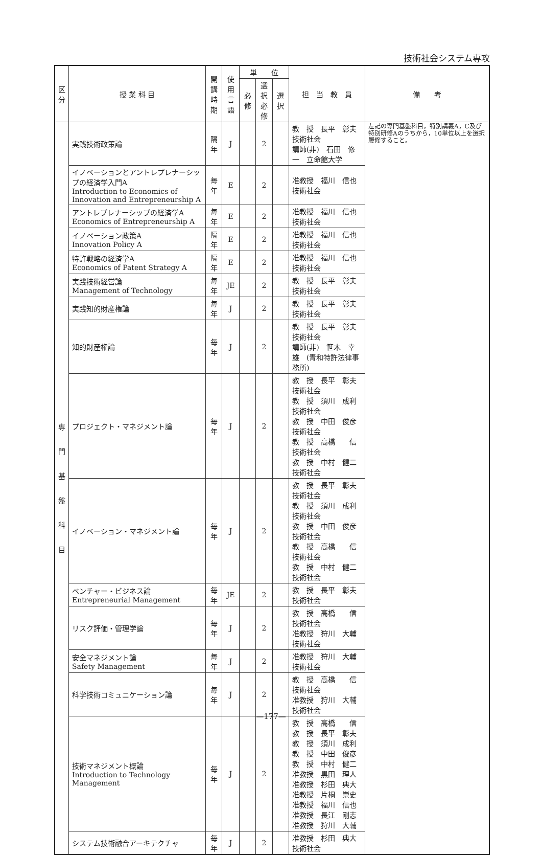技術社会システム専攻
| 区 分 | 授 業 科 目 | 開講 時期 | 使用 言語 | 単 位 | | | 担 当 教 員 | 備 考 |
| --- | --- | --- | --- | --- | --- | --- | --- | --- |
| | | | | 必修 | 選択 必修 | 選択 | | |
| 専 門 基 盤 科 目 | 実践技術政策論 | 隔年 | J | | 2 | | 教 授 長平 彰夫 技術社会 講師(非) 石田 修一 立命館大学 | 左記の専門基盤科目，特別講義A，C及び特別研修Aのうちから，10単位以上を選択履修すること。 |
| | イノベーションとアントレプレナーシップの経済学入門A Introduction to Economics of Innovation and Entrepreneurship A | 毎年 | E | | 2 | | 准教授 福川 信也 技術社会 | |
| | アントレプレナーシップの経済学A Economics of Entrepreneurship A | 毎年 | E | | 2 | | 准教授 福川 信也 技術社会 | |
| | イノベーション政策A Innovation Policy A | 隔年 | E | | 2 | | 准教授 福川 信也 技術社会 | |
| | 特許戦略の経済学A Economics of Patent Strategy A | 隔年 | E | | 2 | | 准教授 福川 信也 技術社会 | |
| | 実践技術経営論 Management of Technology | 毎年 | JE | | 2 | | 教 授 長平 彰夫 技術社会 | |
| | 実践知的財産権論 | 毎年 | J | | 2 | | 教 授 長平 彰夫 技術社会 | |
| | 知的財産権論 | 毎年 | J | | 2 | | 教 授 長平 彰夫 技術社会 講師(非) 笹木 幸雄 (青和特許法律事務所) | |
| | プロジェクト・マネジメント論 | 毎年 | J | | 2 | | 教 授 長平 彰夫 技術社会 教 授 須川 成利 技術社会 教 授 中田 俊彦 技術社会 教 授 高橋 信 技術社会 教 授 中村 健二 技術社会 | |
| | イノベーション・マネジメント論 | 毎年 | J | | 2 | | 教 授 長平 彰夫 技術社会 教 授 須川 成利 技術社会 教 授 中田 俊彦 技術社会 教 授 高橋 信 技術社会 教 授 中村 健二 技術社会 | |
| | ベンチャー・ビジネス論 Entrepreneurial Management | 毎年 | JE | | 2 | | 教 授 長平 彰夫 技術社会 | |
| | リスク評価・管理学論 | 毎年 | J | | 2 | | 教 授 高橋 信 技術社会 准教授 狩川 大輔 技術社会 | |
| | 安全マネジメント論 Safety Management | 毎年 | J | | 2 | | 准教授 狩川 大輔 技術社会 | |
| | 科学技術コミュニケーション論 | 毎年 | J | | 2 | | 教 授 高橋 信 技術社会 准教授 狩川 大輔 技術社会 | |
| | 技術マネジメント概論 Introduction to Technology Management | 毎年 | J | | 2 | | 教 授 高橋 信 教 授 長平 彰夫 教 授 須川 成利 教 授 中田 俊彦 教 授 中村 健二 准教授 黒田 理人 准教授 杉田 典大 准教授 片桐 崇史 准教授 福川 信也 准教授 長江 剛志 准教授 狩川 大輔 | |
| | システム技術融合アーキテクチャ | 毎年 | J | | 2 | | 准教授 杉田 典大 技術社会 | |
—177—